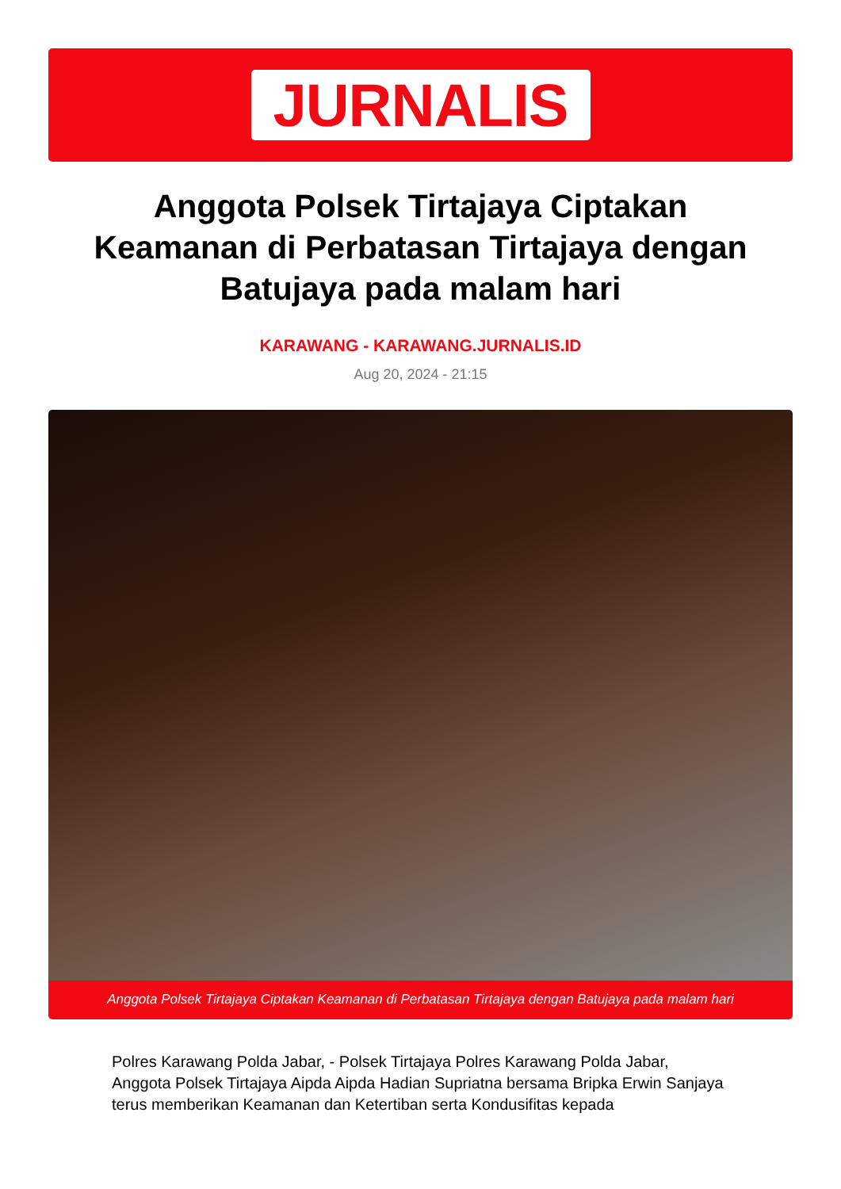JURNALIS
Anggota Polsek Tirtajaya Ciptakan Keamanan di Perbatasan Tirtajaya dengan Batujaya pada malam hari
KARAWANG - KARAWANG.JURNALIS.ID
Aug 20, 2024 - 21:15
Anggota Polsek Tirtajaya Ciptakan Keamanan di Perbatasan Tirtajaya dengan Batujaya pada malam hari
Polres Karawang Polda Jabar, - Polsek Tirtajaya Polres Karawang Polda Jabar, Anggota Polsek Tirtajaya Aipda Aipda Hadian Supriatna bersama Bripka Erwin Sanjaya terus memberikan Keamanan dan Ketertiban serta Kondusifitas kepada